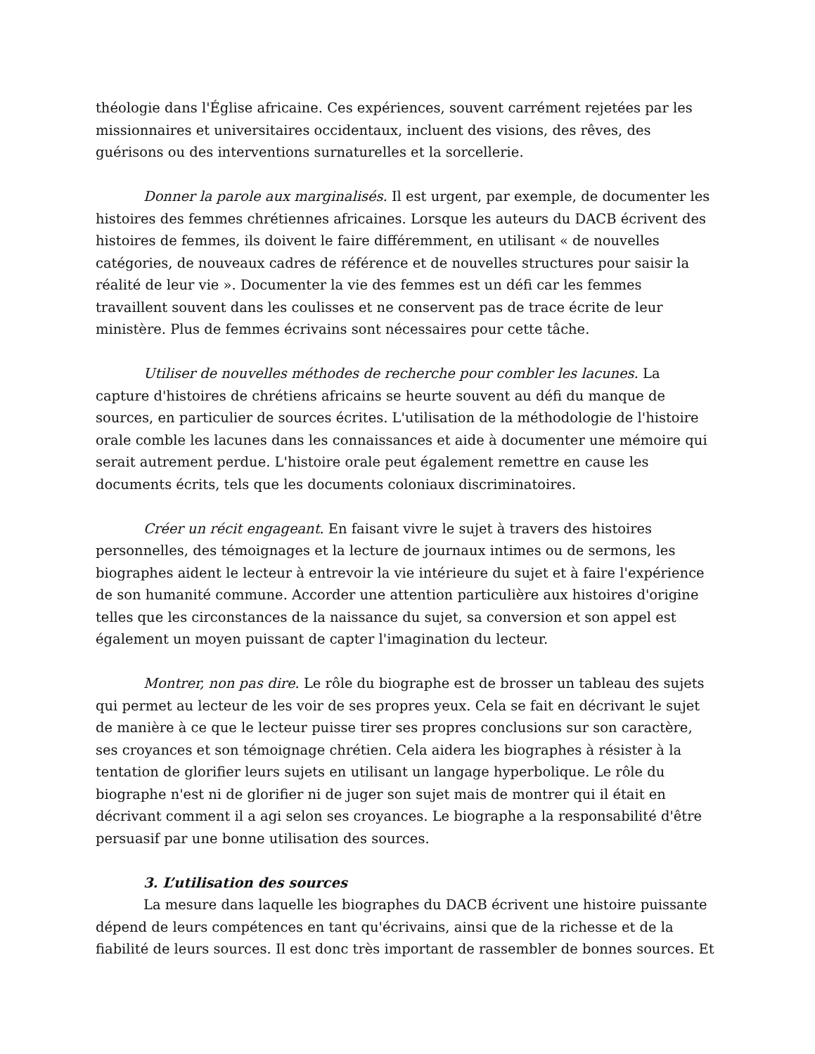théologie dans l'Église africaine. Ces expériences, souvent carrément rejetées par les missionnaires et universitaires occidentaux, incluent des visions, des rêves, des guérisons ou des interventions surnaturelles et la sorcellerie.
Donner la parole aux marginalisés. Il est urgent, par exemple, de documenter les histoires des femmes chrétiennes africaines. Lorsque les auteurs du DACB écrivent des histoires de femmes, ils doivent le faire différemment, en utilisant « de nouvelles catégories, de nouveaux cadres de référence et de nouvelles structures pour saisir la réalité de leur vie ». Documenter la vie des femmes est un défi car les femmes travaillent souvent dans les coulisses et ne conservent pas de trace écrite de leur ministère. Plus de femmes écrivains sont nécessaires pour cette tâche.
Utiliser de nouvelles méthodes de recherche pour combler les lacunes. La capture d'histoires de chrétiens africains se heurte souvent au défi du manque de sources, en particulier de sources écrites. L'utilisation de la méthodologie de l'histoire orale comble les lacunes dans les connaissances et aide à documenter une mémoire qui serait autrement perdue. L'histoire orale peut également remettre en cause les documents écrits, tels que les documents coloniaux discriminatoires.
Créer un récit engageant. En faisant vivre le sujet à travers des histoires personnelles, des témoignages et la lecture de journaux intimes ou de sermons, les biographes aident le lecteur à entrevoir la vie intérieure du sujet et à faire l'expérience de son humanité commune. Accorder une attention particulière aux histoires d'origine telles que les circonstances de la naissance du sujet, sa conversion et son appel est également un moyen puissant de capter l'imagination du lecteur.
Montrer, non pas dire. Le rôle du biographe est de brosser un tableau des sujets qui permet au lecteur de les voir de ses propres yeux. Cela se fait en décrivant le sujet de manière à ce que le lecteur puisse tirer ses propres conclusions sur son caractère, ses croyances et son témoignage chrétien. Cela aidera les biographes à résister à la tentation de glorifier leurs sujets en utilisant un langage hyperbolique. Le rôle du biographe n'est ni de glorifier ni de juger son sujet mais de montrer qui il était en décrivant comment il a agi selon ses croyances. Le biographe a la responsabilité d'être persuasif par une bonne utilisation des sources.
3. L’utilisation des sources
La mesure dans laquelle les biographes du DACB écrivent une histoire puissante dépend de leurs compétences en tant qu'écrivains, ainsi que de la richesse et de la fiabilité de leurs sources. Il est donc très important de rassembler de bonnes sources. Et